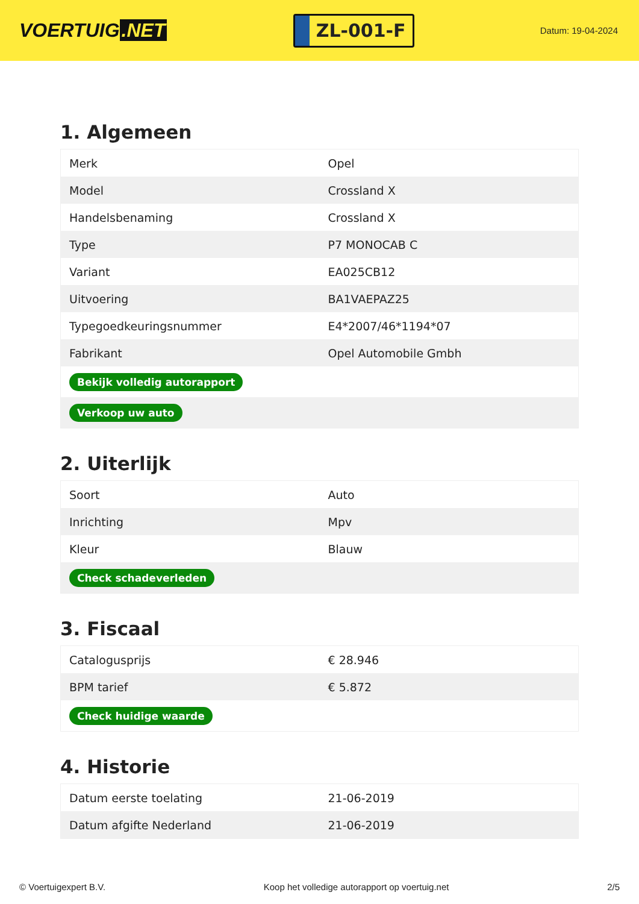VOERTUIG.NET
ZL-001-F
Datum: 19-04-2024
1. Algemeen
| Merk | Opel |
| Model | Crossland X |
| Handelsbenaming | Crossland X |
| Type | P7 MONOCAB C |
| Variant | EA025CB12 |
| Uitvoering | BA1VAEPAZ25 |
| Typegoedkeuringsnummer | E4*2007/46*1194*07 |
| Fabrikant | Opel Automobile Gmbh |
| Bekijk volledig autorapport | |
| Verkoop uw auto | |
2. Uiterlijk
| Soort | Auto |
| Inrichting | Mpv |
| Kleur | Blauw |
| Check schadeverleden | |
3. Fiscaal
| Catalogusprijs | € 28.946 |
| BPM tarief | € 5.872 |
| Check huidige waarde | |
4. Historie
| Datum eerste toelating | 21-06-2019 |
| Datum afgifte Nederland | 21-06-2019 |
© Voertuigexpert B.V. Koop het volledige autorapport op voertuig.net 2/5